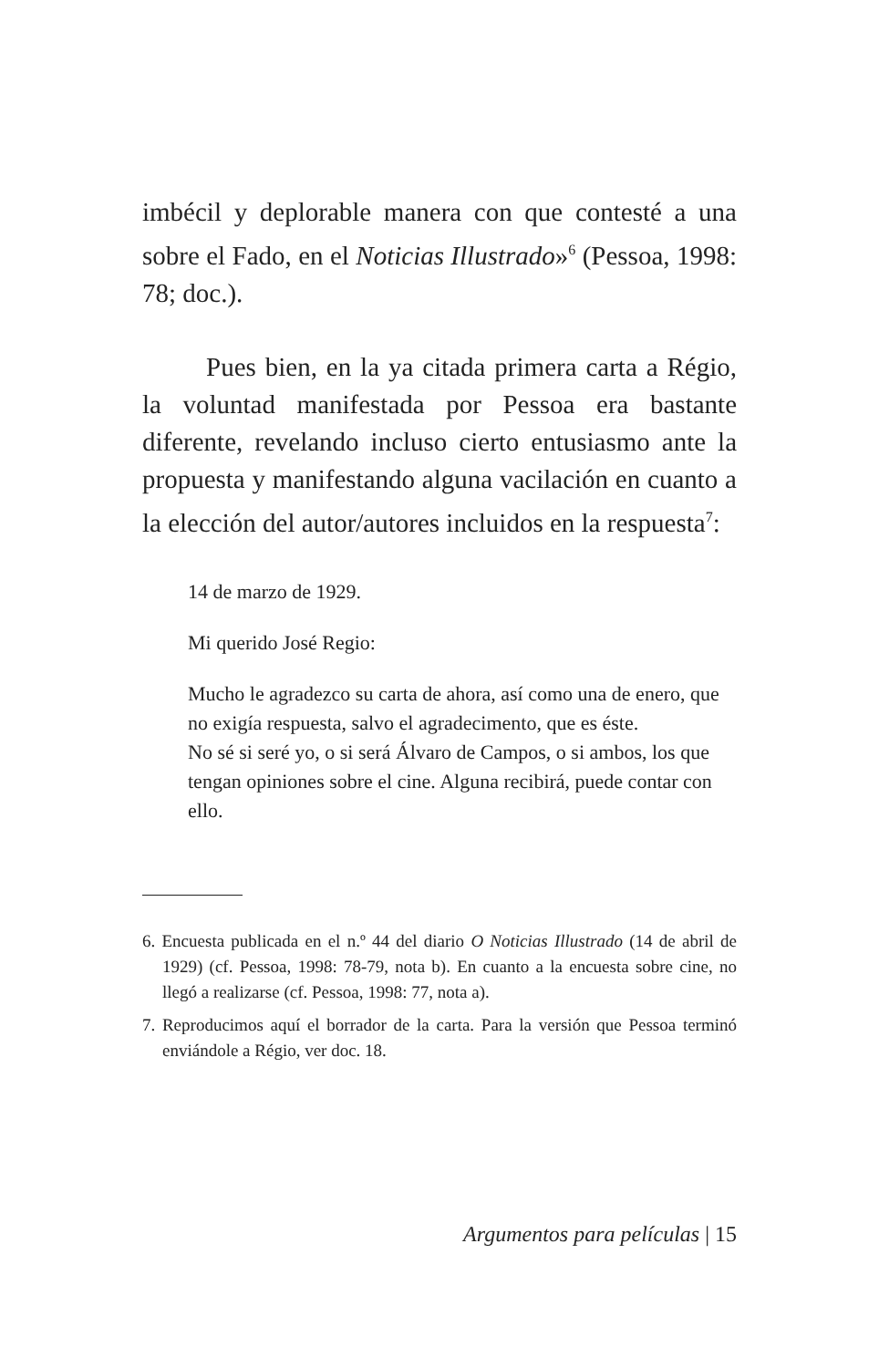imbécil y deplorable manera con que contesté a una sobre el Fado, en el Noticias Illustrado»<sup>6</sup> (Pessoa, 1998: 78; doc.).
Pues bien, en la ya citada primera carta a Régio, la voluntad manifestada por Pessoa era bastante diferente, revelando incluso cierto entusiasmo ante la propuesta y manifestando alguna vacilación en cuanto a la elección del autor/autores incluidos en la respuesta<sup>7</sup>:
14 de marzo de 1929.
Mi querido José Regio:
Mucho le agradezco su carta de ahora, así como una de enero, que no exigía respuesta, salvo el agradecimento, que es éste.
No sé si seré yo, o si será Álvaro de Campos, o si ambos, los que tengan opiniones sobre el cine. Alguna recibirá, puede contar con ello.
6. Encuesta publicada en el n.º 44 del diario O Noticias Illustrado (14 de abril de 1929) (cf. Pessoa, 1998: 78-79, nota b). En cuanto a la encuesta sobre cine, no llegó a realizarse (cf. Pessoa, 1998: 77, nota a).
7. Reproducimos aquí el borrador de la carta. Para la versión que Pessoa terminó enviándole a Régio, ver doc. 18.
Argumentos para películas | 15